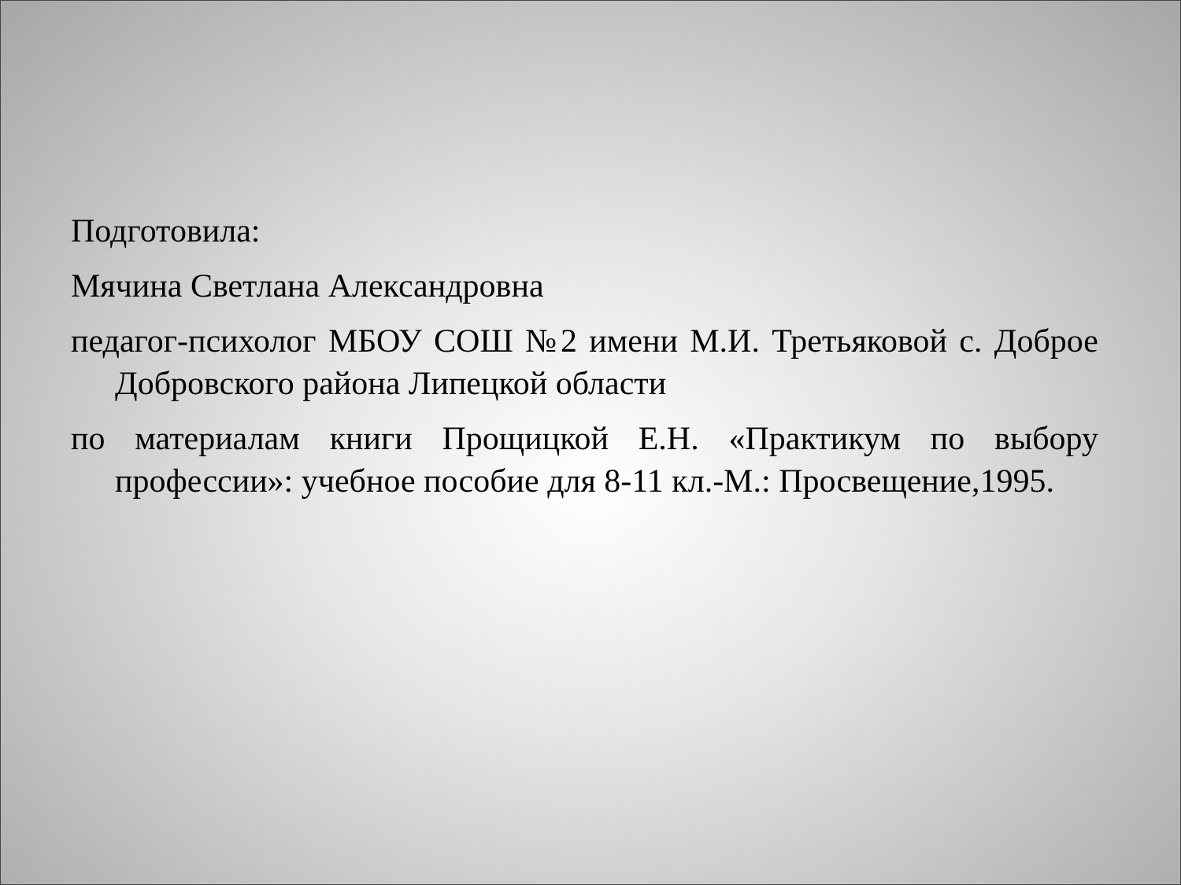Подготовила:
Мячина Светлана Александровна
педагог-психолог МБОУ СОШ №2 имени М.И. Третьяковой с. Доброе Добровского района Липецкой области
по материалам книги Прощицкой Е.Н. «Практикум по выбору профессии»: учебное пособие для 8-11 кл.-М.: Просвещение,1995.